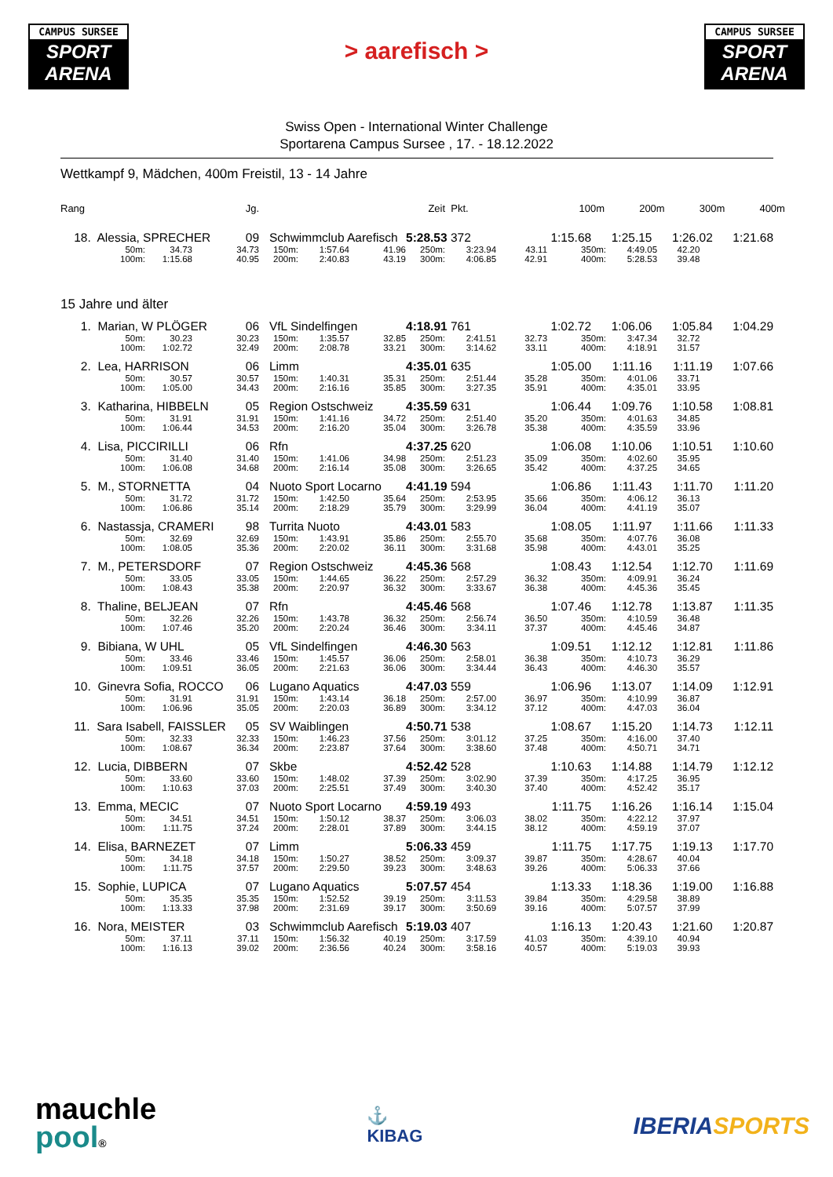CAMPUS SURSEE
SPORT
ARENA
> aarefisch >
CAMPUS SURSEE
SPORT
ARENA
Swiss Open - International Winter Challenge
Sportarena Campus Sursee , 17. - 18.12.2022
Wettkampf 9, Mädchen, 400m Freistil, 13 - 14 Jahre
| Rang | | Jg. | Zeit | | | | Pkt. | | 100m 200m 300m 400m | | |
| 18. Alessia, SPRECHER | | 09 | Schwimmclub Aarefisch | | | 5:28.53 372 | | 1:15.68 1:25.15 1:26.02 1:21.68 | | | |
| 50m: | 34.73 | 34.73 | 150m: | 1:57.64 | 41.96 | 250m: | 3:23.94 | 43.11 | 350m: | 4:49.05 | 42.20 |
| 100m: | 1:15.68 | 40.95 | 200m: | 2:40.83 | 43.19 | 300m: | 4:06.85 | 42.91 | 400m: | 5:28.53 | 39.48 |
15 Jahre und älter
| 1. Marian, W PLÖGER | | 06 | VfL Sindelfingen | | | 4:18.91 761 | | 1:02.72 1:06.06 1:05.84 1:04.29 | | | |
| 50m: | 30.23 | 30.23 | 150m: | 1:35.57 | 32.85 | 250m: | 2:41.51 | 32.73 | 350m: | 3:47.34 | 32.72 |
| 100m: | 1:02.72 | 32.49 | 200m: | 2:08.78 | 33.21 | 300m: | 3:14.62 | 33.11 | 400m: | 4:18.91 | 31.57 |
| 2. Lea, HARRISON | | 06 | Limm | | | 4:35.01 635 | | 1:05.00 1:11.16 1:11.19 1:07.66 | | | |
| 50m: | 30.57 | 30.57 | 150m: | 1:40.31 | 35.31 | 250m: | 2:51.44 | 35.28 | 350m: | 4:01.06 | 33.71 |
| 100m: | 1:05.00 | 34.43 | 200m: | 2:16.16 | 35.85 | 300m: | 3:27.35 | 35.91 | 400m: | 4:35.01 | 33.95 |
| 3. Katharina, HIBBELN | | 05 | Region Ostschweiz | | | 4:35.59 631 | | 1:06.44 1:09.76 1:10.58 1:08.81 | | | |
| 50m: | 31.91 | 31.91 | 150m: | 1:41.16 | 34.72 | 250m: | 2:51.40 | 35.20 | 350m: | 4:01.63 | 34.85 |
| 100m: | 1:06.44 | 34.53 | 200m: | 2:16.20 | 35.04 | 300m: | 3:26.78 | 35.38 | 400m: | 4:35.59 | 33.96 |
| 4. Lisa, PICCIRILLI | | 06 | Rfn | | | 4:37.25 620 | | 1:06.08 1:10.06 1:10.51 1:10.60 | | | |
| 50m: | 31.40 | 31.40 | 150m: | 1:41.06 | 34.98 | 250m: | 2:51.23 | 35.09 | 350m: | 4:02.60 | 35.95 |
| 100m: | 1:06.08 | 34.68 | 200m: | 2:16.14 | 35.08 | 300m: | 3:26.65 | 35.42 | 400m: | 4:37.25 | 34.65 |
| 5. M., STORNETTA | | 04 | Nuoto Sport Locarno | | | 4:41.19 594 | | 1:06.86 1:11.43 1:11.70 1:11.20 | | | |
| 50m: | 31.72 | 31.72 | 150m: | 1:42.50 | 35.64 | 250m: | 2:53.95 | 35.66 | 350m: | 4:06.12 | 36.13 |
| 100m: | 1:06.86 | 35.14 | 200m: | 2:18.29 | 35.79 | 300m: | 3:29.99 | 36.04 | 400m: | 4:41.19 | 35.07 |
| 6. Nastassja, CRAMERI | | 98 | Turrita Nuoto | | | 4:43.01 583 | | 1:08.05 1:11.97 1:11.66 1:11.33 | | | |
| 50m: | 32.69 | 32.69 | 150m: | 1:43.91 | 35.86 | 250m: | 2:55.70 | 35.68 | 350m: | 4:07.76 | 36.08 |
| 100m: | 1:08.05 | 35.36 | 200m: | 2:20.02 | 36.11 | 300m: | 3:31.68 | 35.98 | 400m: | 4:43.01 | 35.25 |
| 7. M., PETERSDORF | | 07 | Region Ostschweiz | | | 4:45.36 568 | | 1:08.43 1:12.54 1:12.70 1:11.69 | | | |
| 50m: | 33.05 | 33.05 | 150m: | 1:44.65 | 36.22 | 250m: | 2:57.29 | 36.32 | 350m: | 4:09.91 | 36.24 |
| 100m: | 1:08.43 | 35.38 | 200m: | 2:20.97 | 36.32 | 300m: | 3:33.67 | 36.38 | 400m: | 4:45.36 | 35.45 |
| 8. Thaline, BELJEAN | | 07 | Rfn | | | 4:45.46 568 | | 1:07.46 1:12.78 1:13.87 1:11.35 | | | |
| 50m: | 32.26 | 32.26 | 150m: | 1:43.78 | 36.32 | 250m: | 2:56.74 | 36.50 | 350m: | 4:10.59 | 36.48 |
| 100m: | 1:07.46 | 35.20 | 200m: | 2:20.24 | 36.46 | 300m: | 3:34.11 | 37.37 | 400m: | 4:45.46 | 34.87 |
| 9. Bibiana, W UHL | | 05 | VfL Sindelfingen | | | 4:46.30 563 | | 1:09.51 1:12.12 1:12.81 1:11.86 | | | |
| 50m: | 33.46 | 33.46 | 150m: | 1:45.57 | 36.06 | 250m: | 2:58.01 | 36.38 | 350m: | 4:10.73 | 36.29 |
| 100m: | 1:09.51 | 36.05 | 200m: | 2:21.63 | 36.06 | 300m: | 3:34.44 | 36.43 | 400m: | 4:46.30 | 35.57 |
| 10. Ginevra Sofia, ROCCO | | 06 | Lugano Aquatics | | | 4:47.03 559 | | 1:06.96 1:13.07 1:14.09 1:12.91 | | | |
| 50m: | 31.91 | 31.91 | 150m: | 1:43.14 | 36.18 | 250m: | 2:57.00 | 36.97 | 350m: | 4:10.99 | 36.87 |
| 100m: | 1:06.96 | 35.05 | 200m: | 2:20.03 | 36.89 | 300m: | 3:34.12 | 37.12 | 400m: | 4:47.03 | 36.04 |
| 11. Sara Isabell, FAISSLER | | 05 | SV Waiblingen | | | 4:50.71 538 | | 1:08.67 1:15.20 1:14.73 1:12.11 | | | |
| 50m: | 32.33 | 32.33 | 150m: | 1:46.23 | 37.56 | 250m: | 3:01.12 | 37.25 | 350m: | 4:16.00 | 37.40 |
| 100m: | 1:08.67 | 36.34 | 200m: | 2:23.87 | 37.64 | 300m: | 3:38.60 | 37.48 | 400m: | 4:50.71 | 34.71 |
| 12. Lucia, DIBBERN | | 07 | Skbe | | | 4:52.42 528 | | 1:10.63 1:14.88 1:14.79 1:12.12 | | | |
| 50m: | 33.60 | 33.60 | 150m: | 1:48.02 | 37.39 | 250m: | 3:02.90 | 37.39 | 350m: | 4:17.25 | 36.95 |
| 100m: | 1:10.63 | 37.03 | 200m: | 2:25.51 | 37.49 | 300m: | 3:40.30 | 37.40 | 400m: | 4:52.42 | 35.17 |
| 13. Emma, MECIC | | 07 | Nuoto Sport Locarno | | | 4:59.19 493 | | 1:11.75 1:16.26 1:16.14 1:15.04 | | | |
| 50m: | 34.51 | 34.51 | 150m: | 1:50.12 | 38.37 | 250m: | 3:06.03 | 38.02 | 350m: | 4:22.12 | 37.97 |
| 100m: | 1:11.75 | 37.24 | 200m: | 2:28.01 | 37.89 | 300m: | 3:44.15 | 38.12 | 400m: | 4:59.19 | 37.07 |
| 14. Elisa, BARNEZET | | 07 | Limm | | | 5:06.33 459 | | 1:11.75 1:17.75 1:19.13 1:17.70 | | | |
| 50m: | 34.18 | 34.18 | 150m: | 1:50.27 | 38.52 | 250m: | 3:09.37 | 39.87 | 350m: | 4:28.67 | 40.04 |
| 100m: | 1:11.75 | 37.57 | 200m: | 2:29.50 | 39.23 | 300m: | 3:48.63 | 39.26 | 400m: | 5:06.33 | 37.66 |
| 15. Sophie, LUPICA | | 07 | Lugano Aquatics | | | 5:07.57 454 | | 1:13.33 1:18.36 1:19.00 1:16.88 | | | |
| 50m: | 35.35 | 35.35 | 150m: | 1:52.52 | 39.19 | 250m: | 3:11.53 | 39.84 | 350m: | 4:29.58 | 38.89 |
| 100m: | 1:13.33 | 37.98 | 200m: | 2:31.69 | 39.17 | 300m: | 3:50.69 | 39.16 | 400m: | 5:07.57 | 37.99 |
| 16. Nora, MEISTER | | 03 | Schwimmclub Aarefisch | | | 5:19.03 407 | | 1:16.13 1:20.43 1:21.60 1:20.87 | | | |
| 50m: | 37.11 | 37.11 | 150m: | 1:56.32 | 40.19 | 250m: | 3:17.59 | 41.03 | 350m: | 4:39.10 | 40.94 |
| 100m: | 1:16.13 | 39.02 | 200m: | 2:36.56 | 40.24 | 300m: | 3:58.16 | 40.57 | 400m: | 5:19.03 | 39.93 |
mauchle
pool®
⚓
KIBAG
IBERIASPORTS